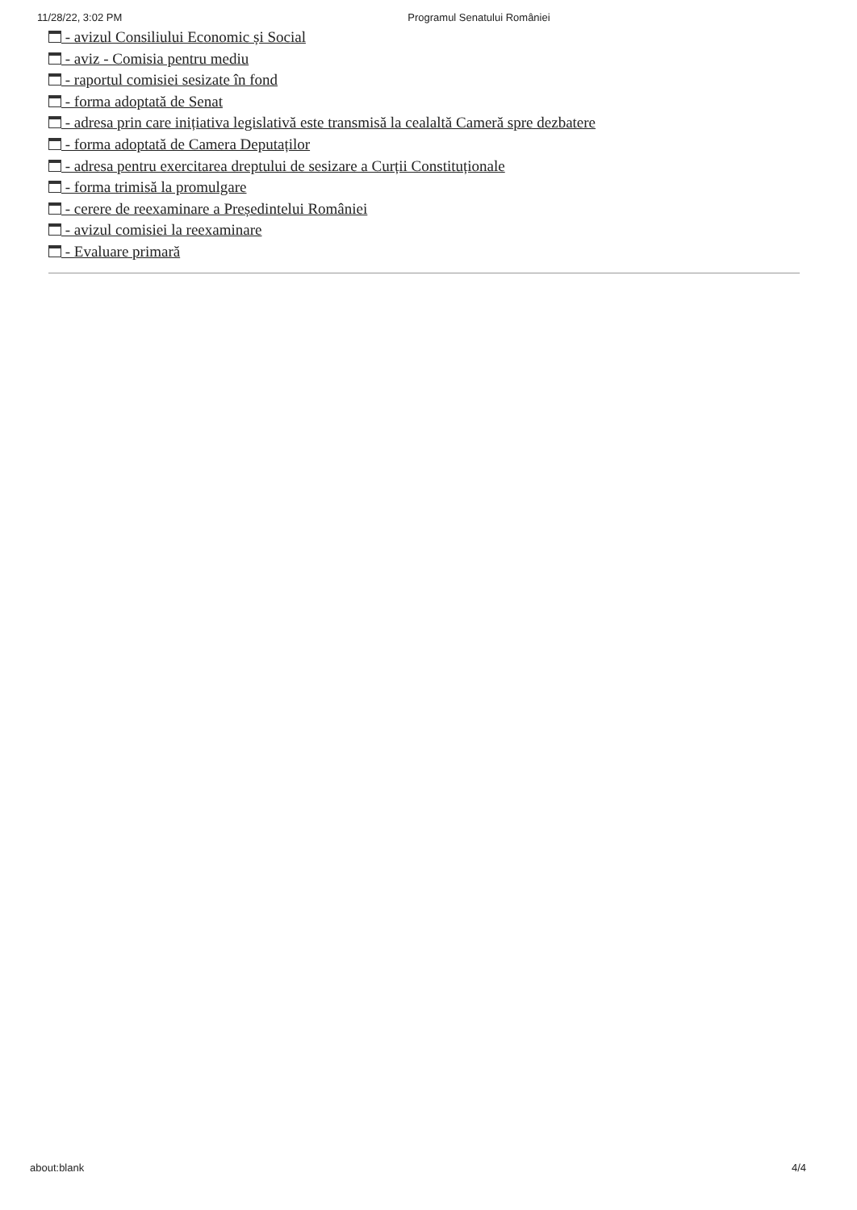11/28/22, 3:02 PM Programul Senatului României
- avizul Consiliului Economic și Social
- aviz - Comisia pentru mediu
- raportul comisiei sesizate în fond
- forma adoptată de Senat
- adresa prin care inițiativa legislativă este transmisă la cealaltă Cameră spre dezbatere
- forma adoptată de Camera Deputaților
- adresa pentru exercitarea dreptului de sesizare a Curții Constituționale
- forma trimisă la promulgare
- cerere de reexaminare a Președintelui României
- avizul comisiei la reexaminare
- Evaluare primară
about:blank 4/4